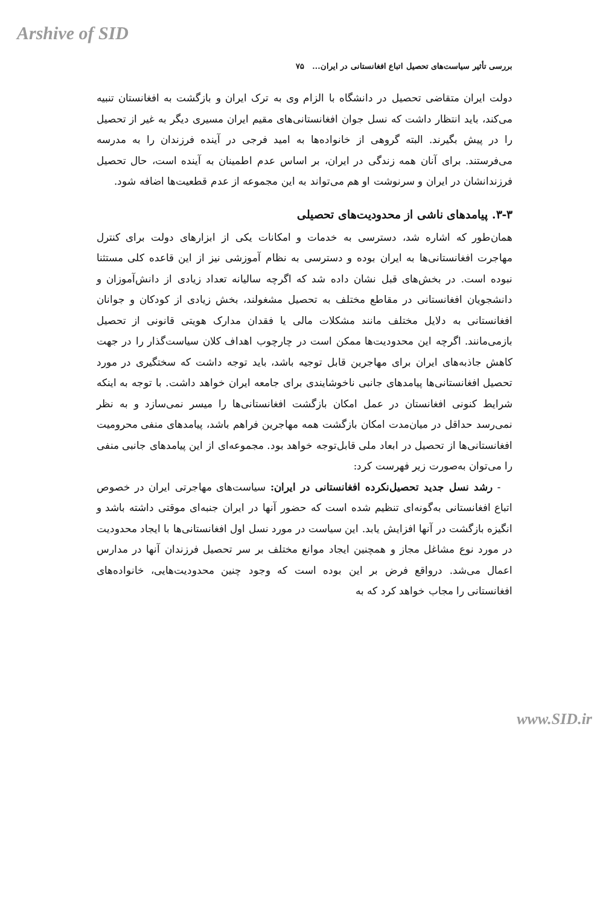Arshive of SID
بررسی تأثیر سیاست‌های تحصیل اتباع افغانستانی در ایران... ۷۵
دولت ایران متقاضی تحصیل در دانشگاه با الزام وی به ترک ایران و بازگشت به افغانستان تنبیه می‌کند، باید انتظار داشت که نسل جوان افغانستانی‌های مقیم ایران مسیری دیگر به غیر از تحصیل را در پیش بگیرند. البته گروهی از خانواده‌ها به امید فرجی در آینده فرزندان را به مدرسه می‌فرستند. برای آنان همه زندگی در ایران، بر اساس عدم اطمینان به آینده است، حال تحصیل فرزندانشان در ایران و سرنوشت او هم می‌تواند به این مجموعه از عدم قطعیت‌ها اضافه شود.
۳-۳. پیامدهای ناشی از محدودیت‌های تحصیلی
همان‌طور که اشاره شد، دسترسی به خدمات و امکانات یکی از ابزارهای دولت برای کنترل مهاجرت افغانستانی‌ها به ایران بوده و دسترسی به نظام آموزشی نیز از این قاعده کلی مستثنا نبوده است. در بخش‌های قبل نشان داده شد که اگرچه سالیانه تعداد زیادی از دانش‌آموزان و دانشجویان افغانستانی در مقاطع مختلف به تحصیل مشغولند، بخش زیادی از کودکان و جوانان افغانستانی به دلایل مختلف مانند مشکلات مالی یا فقدان مدارک هویتی قانونی از تحصیل بازمی‌مانند. اگرچه این محدودیت‌ها ممکن است در چارچوب اهداف کلان سیاست‌گذار را در جهت کاهش جاذبه‌های ایران برای مهاجرین قابل توجیه باشد، باید توجه داشت که سختگیری در مورد تحصیل افغانستانی‌ها پیامدهای جانبی ناخوشایندی برای جامعه ایران خواهد داشت. با توجه به اینکه شرایط کنونی افغانستان در عمل امکان بازگشت افغانستانی‌ها را میسر نمی‌سازد و به نظر نمی‌رسد حداقل در میان‌مدت امکان بازگشت همه مهاجرین فراهم باشد، پیامدهای منفی محرومیت افغانستانی‌ها از تحصیل در ابعاد ملی قابل‌توجه خواهد بود. مجموعه‌ای از این پیامدهای جانبی منفی را می‌توان به‌صورت زیر فهرست کرد:
- رشد نسل جدید تحصیل‌نکرده افغانستانی در ایران: سیاست‌های مهاجرتی ایران در خصوص اتباع افغانستانی به‌گونه‌ای تنظیم شده است که حضور آنها در ایران جنبه‌ای موقتی داشته باشد و انگیزه بازگشت در آنها افزایش یابد. این سیاست در مورد نسل اول افغانستانی‌ها با ایجاد محدودیت در مورد نوع مشاغل مجاز و همچنین ایجاد موانع مختلف بر سر تحصیل فرزندان آنها در مدارس اعمال می‌شد. درواقع فرض بر این بوده است که وجود چنین محدودیت‌هایی، خانواده‌های افغانستانی را مجاب خواهد کرد که به
www.SID.ir